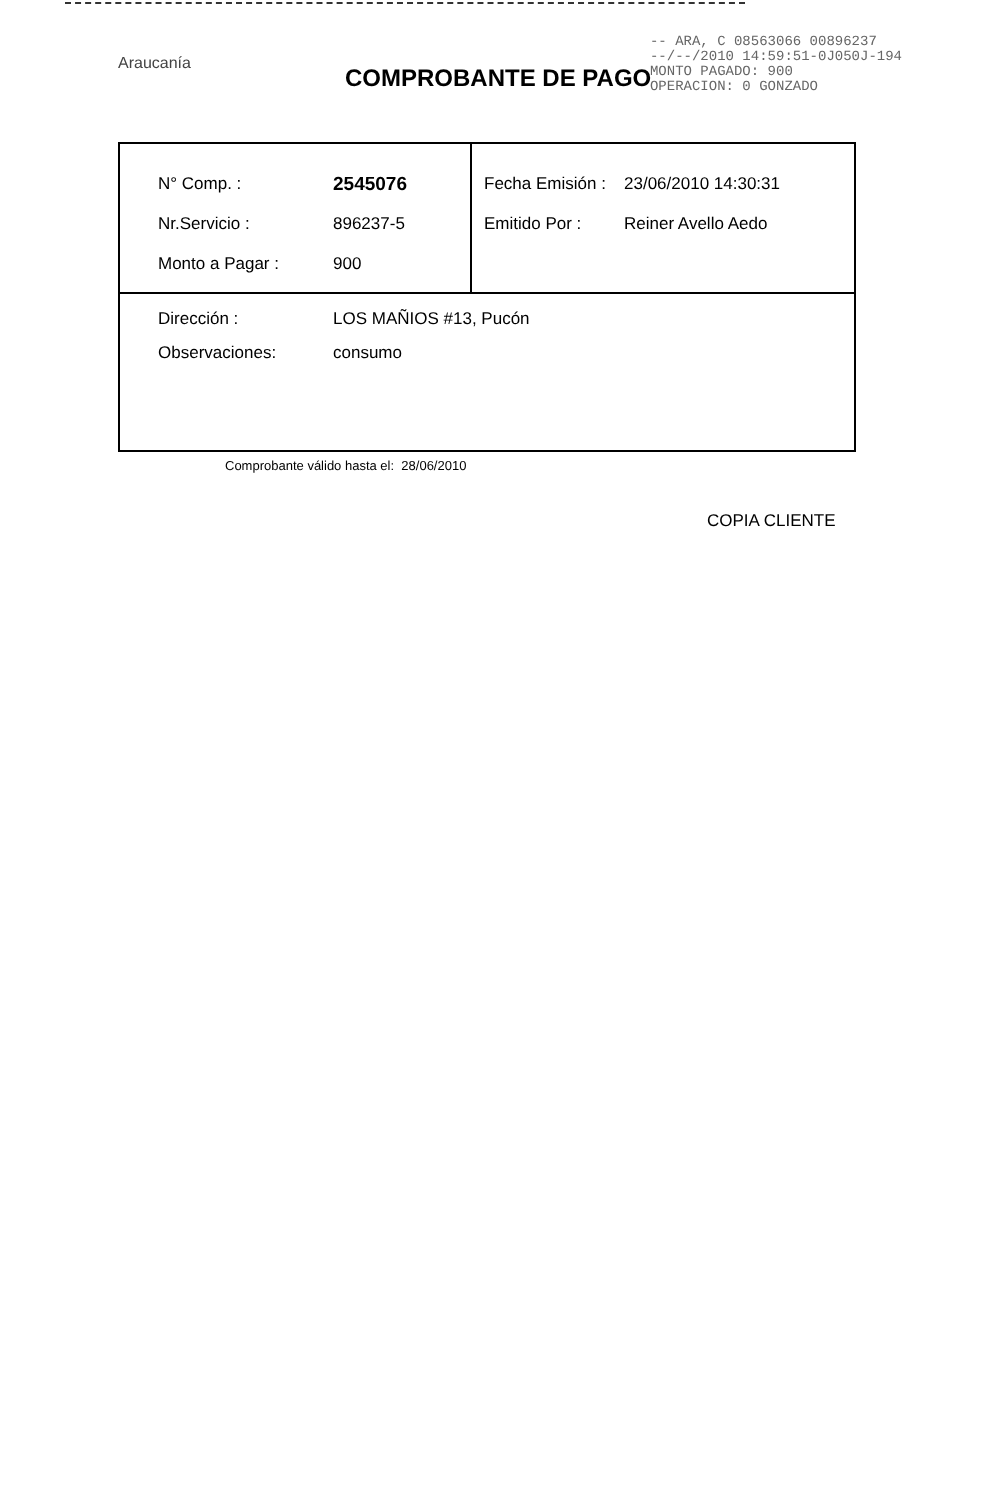Araucanía
-- ARA, C 08563066 00896237
--/--/2010 14:59:51-0J050J-194
MONTO PAGADO: 900
OPERACION: 0 GONZADO
COMPROBANTE DE PAGO
| N° Comp. : 2545076 Nr.Servicio : 896237-5 Monto a Pagar : 900 | Fecha Emisión : 23/06/2010 14:30:31 Emitido Por : Reiner Avello Aedo |
| Dirección : LOS MAÑIOS #13, Pucón Observaciones: consumo | |
Comprobante válido hasta el: 28/06/2010
COPIA CLIENTE